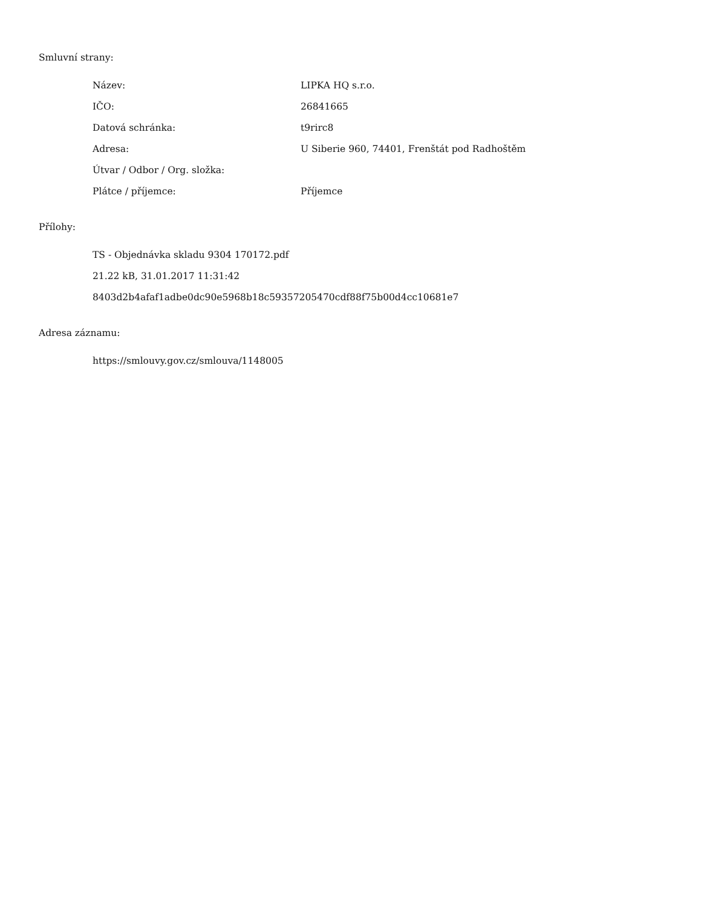Smluvní strany:
| Název: | LIPKA HQ s.r.o. |
| IČO: | 26841665 |
| Datová schránka: | t9rirc8 |
| Adresa: | U Siberie 960, 74401, Frenštát pod Radhoštěm |
| Útvar / Odbor / Org. složka: | |
| Plátce / příjemce: | Příjemce |
Přílohy:
TS - Objednávka skladu 9304 170172.pdf
21.22 kB, 31.01.2017 11:31:42
8403d2b4afaf1adbe0dc90e5968b18c59357205470cdf88f75b00d4cc10681e7
Adresa záznamu:
https://smlouvy.gov.cz/smlouva/1148005